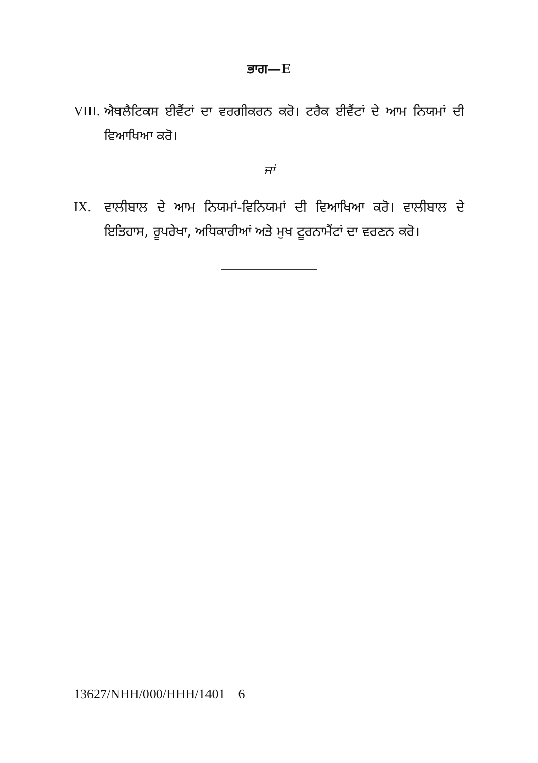ਭਾਗ—E
VIII.
ਐਥਲੈਟਿਕਸ ਈਵੈਂਟਾਂ ਦਾ ਵਰਗੀਕਰਨ ਕਰੋ। ਟਰੈਕ ਈਵੈਂਟਾਂ ਦੇ ਆਮ ਨਿਯਮਾਂ ਦੀ ਵਿਆਖਿਆ ਕਰੋ।
ਜਾਂ
IX. ਵਾਲੀਬਾਲ ਦੇ ਆਮ ਨਿਯਮਾਂ-ਵਿਨਿਯਮਾਂ ਦੀ ਵਿਆਖਿਆ ਕਰੋ। ਵਾਲੀਬਾਲ ਦੇ ਇਤਿਹਾਸ, ਰੂਪਰੇਖਾ, ਅਧਿਕਾਰੀਆਂ ਅਤੇ ਮੁਖ ਟੂਰਨਾਮੈਂਟਾਂ ਦਾ ਵਰਣਨ ਕਰੋ।
13627/NHH/000/HHH/1401 6